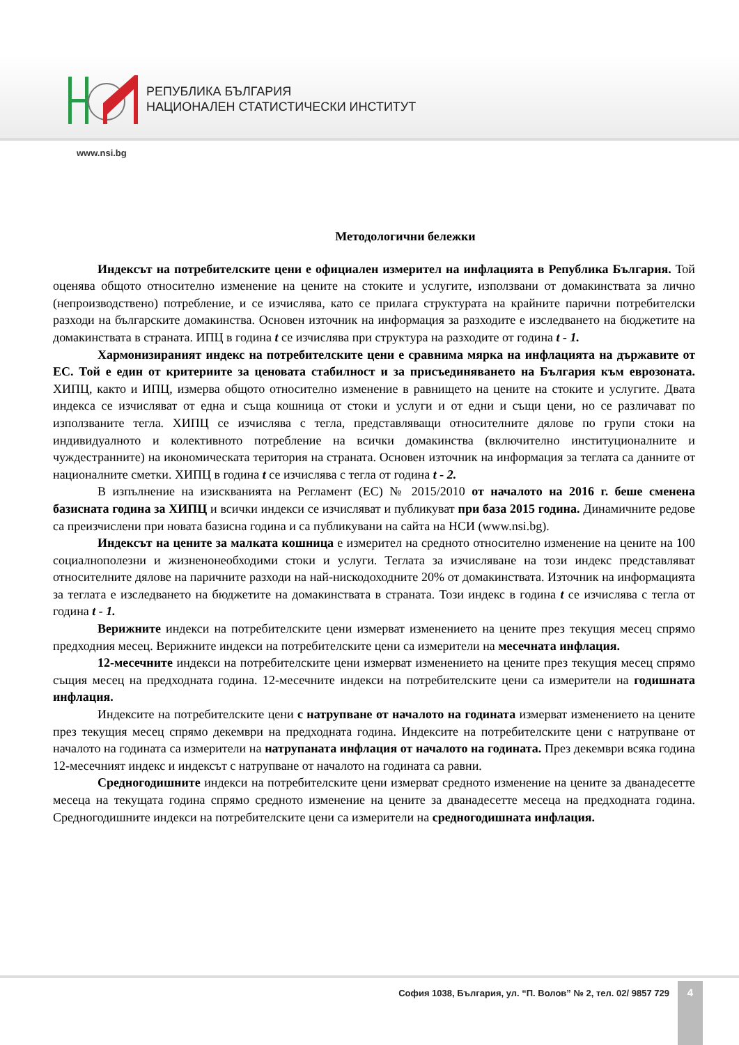РЕПУБЛИКА БЪЛГАРИЯ
НАЦИОНАЛЕН СТАТИСТИЧЕСКИ ИНСТИТУТ
www.nsi.bg
Методологични бележки
Индексът на потребителските цени е официален измерител на инфлацията в Република България. Той оценява общото относително изменение на цените на стоките и услугите, използвани от домакинствата за лично (непроизводствено) потребление, и се изчислява, като се прилага структурата на крайните парични потребителски разходи на българските домакинства. Основен източник на информация за разходите е изследването на бюджетите на домакинствата в страната. ИПЦ в година t се изчислява при структура на разходите от година t - 1.
Хармонизираният индекс на потребителските цени е сравнима мярка на инфлацията на държавите от ЕС. Той е един от критериите за ценовата стабилност и за присъединяването на България към еврозоната. ХИПЦ, както и ИПЦ, измерва общото относително изменение в равнището на цените на стоките и услугите. Двата индекса се изчисляват от една и съща кошница от стоки и услуги и от едни и същи цени, но се различават по използваните тегла. ХИПЦ се изчислява с тегла, представляващи относителните дялове по групи стоки на индивидуалното и колективното потребление на всички домакинства (включително институционалните и чуждестранните) на икономическата територия на страната. Основен източник на информация за теглата са данните от националните сметки. ХИПЦ в година t се изчислява с тегла от година t - 2.
В изпълнение на изискванията на Регламент (ЕС) № 2015/2010 от началото на 2016 г. беше сменена базисната година за ХИПЦ и всички индекси се изчисляват и публикуват при база 2015 година. Динамичните редове са преизчислени при новата базисна година и са публикувани на сайта на НСИ (www.nsi.bg).
Индексът на цените за малката кошница е измерител на средното относително изменение на цените на 100 социалнополезни и жизненонеобходими стоки и услуги. Теглата за изчисляване на този индекс представляват относителните дялове на паричните разходи на най-нискодоходните 20% от домакинствата. Източник на информацията за теглата е изследването на бюджетите на домакинствата в страната. Този индекс в година t се изчислява с тегла от година t - 1.
Верижните индекси на потребителските цени измерват изменението на цените през текущия месец спрямо предходния месец. Верижните индекси на потребителските цени са измерители на месечната инфлация.
12-месечните индекси на потребителските цени измерват изменението на цените през текущия месец спрямо същия месец на предходната година. 12-месечните индекси на потребителските цени са измерители на годишната инфлация.
Индексите на потребителските цени с натрупване от началото на годината измерват изменението на цените през текущия месец спрямо декември на предходната година. Индексите на потребителските цени с натрупване от началото на годината са измерители на натрупаната инфлация от началото на годината. През декември всяка година 12-месечният индекс и индексът с натрупване от началото на годината са равни.
Средногодишните индекси на потребителските цени измерват средното изменение на цените за дванадесетте месеца на текущата година спрямо средното изменение на цените за дванадесетте месеца на предходната година. Средногодишните индекси на потребителските цени са измерители на средногодишната инфлация.
София 1038, България, ул. “П. Волов” № 2, тел. 02/ 9857 729
4